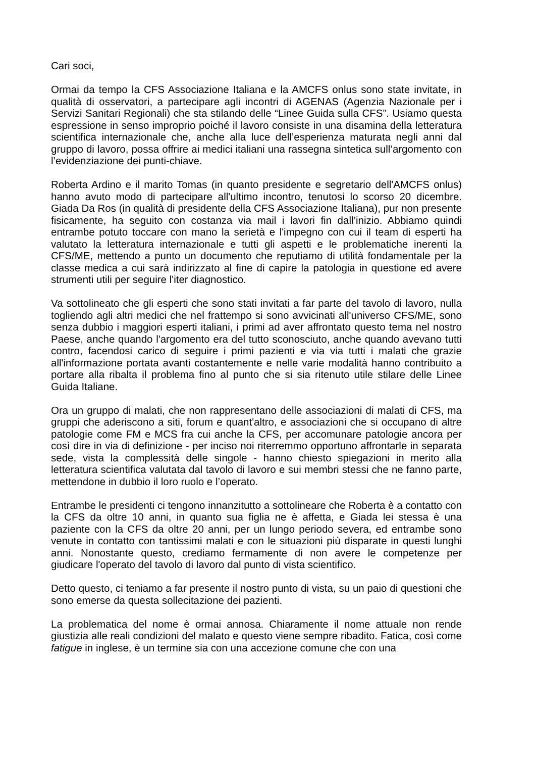Cari soci,
Ormai da tempo la CFS Associazione Italiana e la AMCFS onlus sono state invitate, in qualità di osservatori, a partecipare agli incontri di AGENAS (Agenzia Nazionale per i Servizi Sanitari Regionali) che sta stilando delle “Linee Guida sulla CFS”. Usiamo questa espressione in senso improprio poiché il lavoro consiste in una disamina della letteratura scientifica internazionale che, anche alla luce dell’esperienza maturata negli anni dal gruppo di lavoro, possa offrire ai medici italiani una rassegna sintetica sull’argomento con l’evidenziazione dei punti-chiave.
Roberta Ardino e il marito Tomas (in quanto presidente e segretario dell'AMCFS onlus) hanno avuto modo di partecipare all'ultimo incontro, tenutosi lo scorso 20 dicembre. Giada Da Ros (in qualità di presidente della CFS Associazione Italiana), pur non presente fisicamente, ha seguito con costanza via mail i lavori fin dall’inizio. Abbiamo quindi entrambe potuto toccare con mano la serietà e l'impegno con cui il team di esperti ha valutato la letteratura internazionale e tutti gli aspetti e le problematiche inerenti la CFS/ME, mettendo a punto un documento che reputiamo di utilità fondamentale per la classe medica a cui sarà indirizzato al fine di capire la patologia in questione ed avere strumenti utili per seguire l'iter diagnostico.
Va sottolineato che gli esperti che sono stati invitati a far parte del tavolo di lavoro, nulla togliendo agli altri medici che nel frattempo si sono avvicinati all'universo CFS/ME, sono senza dubbio i maggiori esperti italiani, i primi ad aver affrontato questo tema nel nostro Paese, anche quando l'argomento era del tutto sconosciuto, anche quando avevano tutti contro, facendosi carico di seguire i primi pazienti e via via tutti i malati che grazie all'informazione portata avanti costantemente e nelle varie modalità hanno contribuito a portare alla ribalta il problema fino al punto che si sia ritenuto utile stilare delle Linee Guida Italiane.
Ora un gruppo di malati, che non rappresentano delle associazioni di malati di CFS, ma gruppi che aderiscono a siti, forum e quant'altro, e associazioni che si occupano di altre patologie come FM e MCS fra cui anche la CFS, per accomunare patologie ancora per così dire in via di definizione - per inciso noi riterremmo opportuno affrontarle in separata sede, vista la complessità delle singole - hanno chiesto spiegazioni in merito alla letteratura scientifica valutata dal tavolo di lavoro e sui membri stessi che ne fanno parte, mettendone in dubbio il loro ruolo e l’operato.
Entrambe le presidenti ci tengono innanzitutto a sottolineare che Roberta è a contatto con la CFS da oltre 10 anni, in quanto sua figlia ne è affetta, e Giada lei stessa è una paziente con la CFS da oltre 20 anni, per un lungo periodo severa, ed entrambe sono venute in contatto con tantissimi malati e con le situazioni più disparate in questi lunghi anni. Nonostante questo, crediamo fermamente di non avere le competenze per giudicare l'operato del tavolo di lavoro dal punto di vista scientifico.
Detto questo, ci teniamo a far presente il nostro punto di vista, su un paio di questioni che sono emerse da questa sollecitazione dei pazienti.
La problematica del nome è ormai annosa. Chiaramente il nome attuale non rende giustizia alle reali condizioni del malato e questo viene sempre ribadito. Fatica, così come fatigue in inglese, è un termine sia con una accezione comune che con una